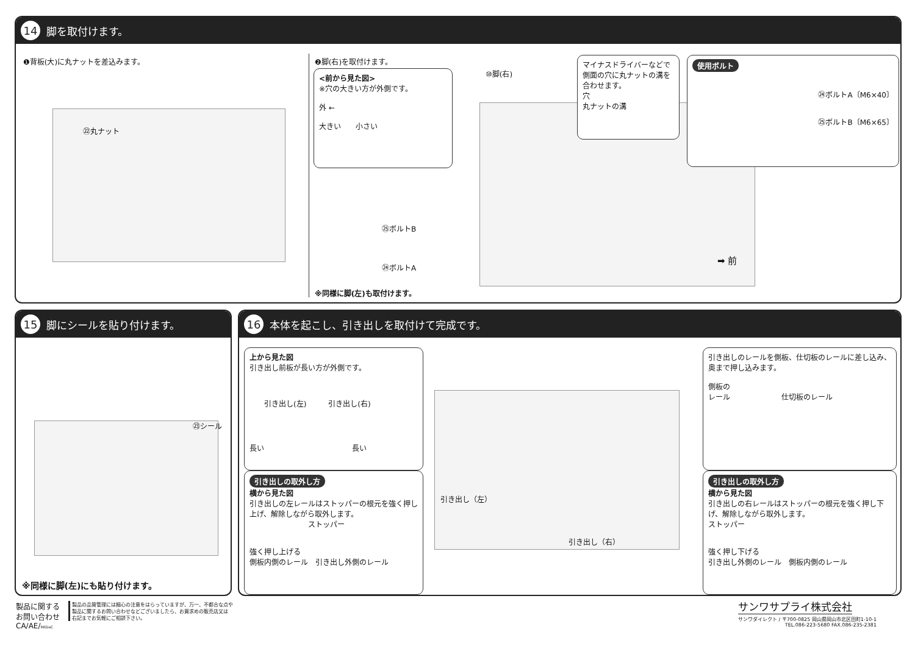14 脚を取付けます。
❶背板(大)に丸ナットを差込みます。
㉒丸ナット
❷脚(右)を取付けます。
<前から見た図>
※穴の大きい方が外側です。
外 ←
大きい　　小さい
⑩脚(右)
マイナスドライバーなどで側面の穴に丸ナットの溝を合わせます。
穴
丸ナットの溝
使用ボルト
㉔ボルトA〔M6×40〕
㉕ボルトB〔M6×65〕
㉕ボルトB
㉔ボルトA
➡ 前
※同様に脚(左)も取付けます。
15 脚にシールを貼り付けます。
㉓シール
※同様に脚(左)にも貼り付けます。
16 本体を起こし、引き出しを取付けて完成です。
上から見た図
引き出し前板が長い方が外側です。
　　引き出し(左)　　　引き出し(右)
長い　　　　　　　　　　　　長い
引き出しの取外し方
横から見た図
引き出しの左レールはストッパーの根元を強く押し上げ、解除しながら取外します。
　　　　　　　　ストッパー
強く押し上げる
側板内側のレール　引き出し外側のレール
引き出し（左）
引き出し（右）
引き出しのレールを側板、仕切板のレールに差し込み、奥まで押し込みます。
側板の
レール　　　　　　　仕切板のレール
引き出しの取外し方
横から見た図
引き出しの右レールはストッパーの根元を強く押し下げ、解除しながら取外します。
ストッパー
強く押し下げる
引き出し外側のレール　側板内側のレール
製品に関する
お問い合わせ
CA/AE/RKDaC
製品の品質管理には細心の注意をはらっていますが、万一、不都合な点や
製品に関するお問い合わせなどございましたら、お買求めの販売店又は
右記までお気軽にご相談下さい。
サンワサプライ株式会社
サンワダイレクト / 〒700-0825 岡山県岡山市北区田町1-10-1
TEL.086-223-5680 FAX.086-235-2381